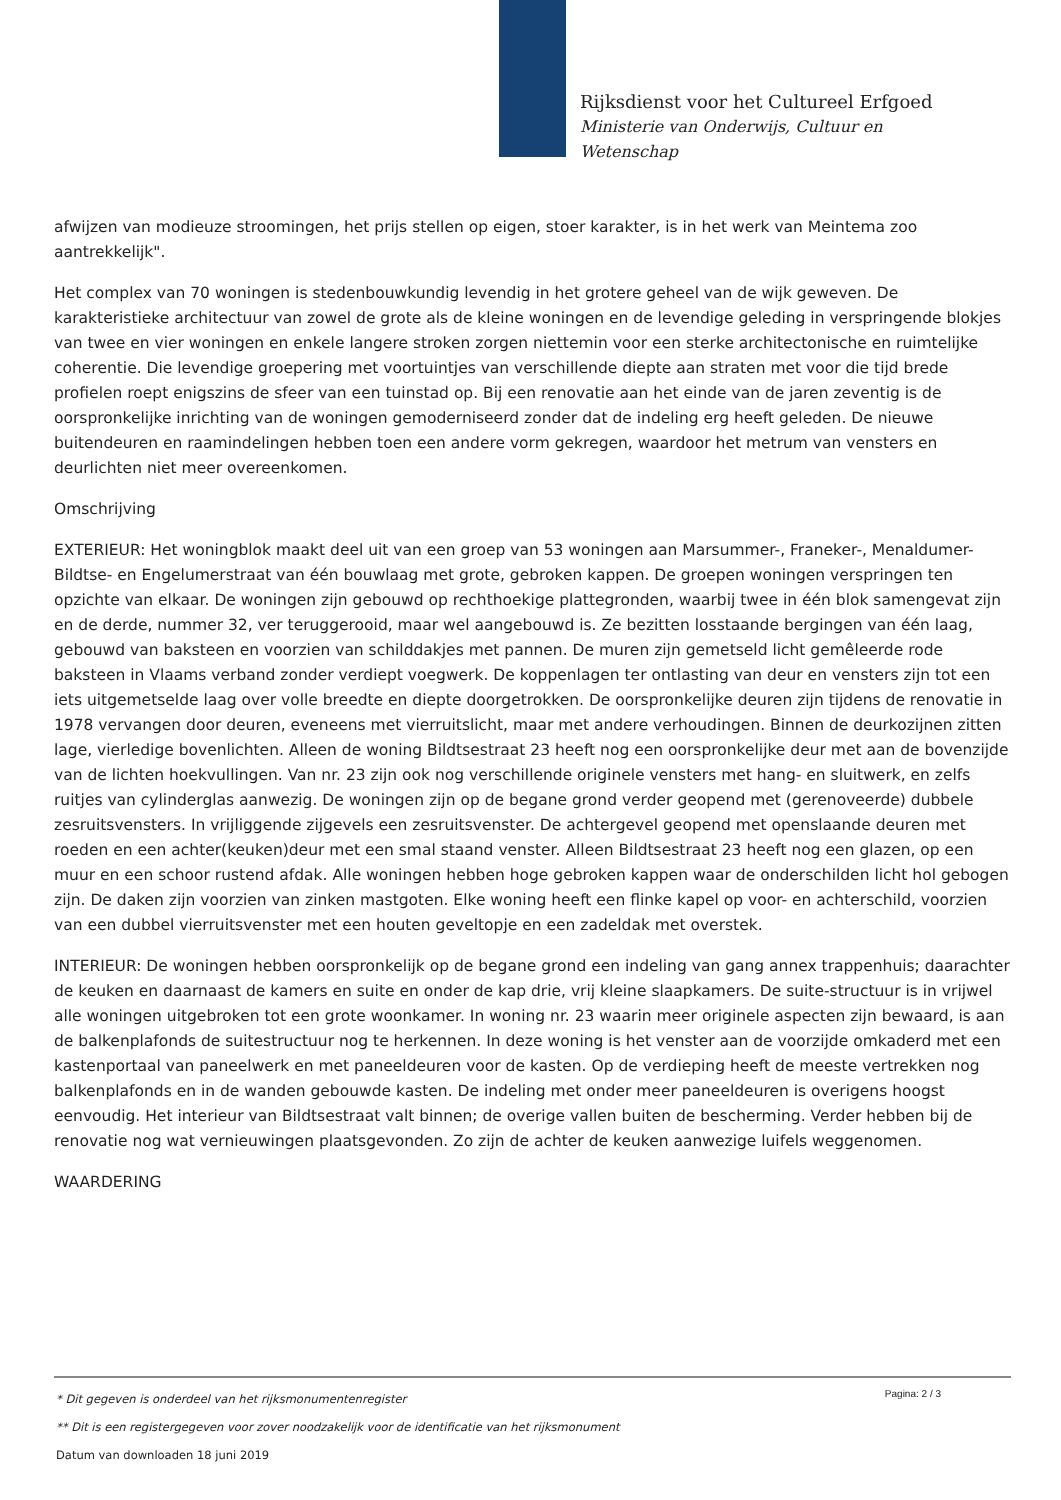Rijksdienst voor het Cultureel Erfgoed
Ministerie van Onderwijs, Cultuur en
Wetenschap
afwijzen van modieuze stroomingen, het prijs stellen op eigen, stoer karakter, is in het werk van Meintema zoo aantrekkelijk".
Het complex van 70 woningen is stedenbouwkundig levendig in het grotere geheel van de wijk geweven. De karakteristieke architectuur van zowel de grote als de kleine woningen en de levendige geleding in verspringende blokjes van twee en vier woningen en enkele langere stroken zorgen niettemin voor een sterke architectonische en ruimtelijke coherentie. Die levendige groepering met voortuintjes van verschillende diepte aan straten met voor die tijd brede profielen roept enigszins de sfeer van een tuinstad op. Bij een renovatie aan het einde van de jaren zeventig is de oorspronkelijke inrichting van de woningen gemoderniseerd zonder dat de indeling erg heeft geleden. De nieuwe buitendeuren en raamindelingen hebben toen een andere vorm gekregen, waardoor het metrum van vensters en deurlichten niet meer overeenkomen.
Omschrijving
EXTERIEUR: Het woningblok maakt deel uit van een groep van 53 woningen aan Marsummer-, Franeker-, Menaldumer- Bildtse- en Engelumerstraat van één bouwlaag met grote, gebroken kappen. De groepen woningen verspringen ten opzichte van elkaar. De woningen zijn gebouwd op rechthoekige plattegronden, waarbij twee in één blok samengevat zijn en de derde, nummer 32, ver teruggerooid, maar wel aangebouwd is. Ze bezitten losstaande bergingen van één laag, gebouwd van baksteen en voorzien van schilddakjes met pannen. De muren zijn gemetseld licht gemêleerde rode baksteen in Vlaams verband zonder verdiept voegwerk. De koppenlagen ter ontlasting van deur en vensters zijn tot een iets uitgemetselde laag over volle breedte en diepte doorgetrokken. De oorspronkelijke deuren zijn tijdens de renovatie in 1978 vervangen door deuren, eveneens met vierruitslicht, maar met andere verhoudingen. Binnen de deurkozijnen zitten lage, vierledige bovenlichten. Alleen de woning Bildtsestraat 23 heeft nog een oorspronkelijke deur met aan de bovenzijde van de lichten hoekvullingen. Van nr. 23 zijn ook nog verschillende originele vensters met hang- en sluitwerk, en zelfs ruitjes van cylinderglas aanwezig. De woningen zijn op de begane grond verder geopend met (gerenoveerde) dubbele zesruitsvensters. In vrijliggende zijgevels een zesruitsvenster. De achtergevel geopend met openslaande deuren met roeden en een achter(keuken)deur met een smal staand venster. Alleen Bildtsestraat 23 heeft nog een glazen, op een muur en een schoor rustend afdak. Alle woningen hebben hoge gebroken kappen waar de onderschilden licht hol gebogen zijn. De daken zijn voorzien van zinken mastgoten. Elke woning heeft een flinke kapel op voor- en achterschild, voorzien van een dubbel vierruitsvenster met een houten geveltopje en een zadeldak met overstek.
INTERIEUR: De woningen hebben oorspronkelijk op de begane grond een indeling van gang annex trappenhuis; daarachter de keuken en daarnaast de kamers en suite en onder de kap drie, vrij kleine slaapkamers. De suite-structuur is in vrijwel alle woningen uitgebroken tot een grote woonkamer. In woning nr. 23 waarin meer originele aspecten zijn bewaard, is aan de balkenplafonds de suitestructuur nog te herkennen. In deze woning is het venster aan de voorzijde omkaderd met een kastenportaal van paneelwerk en met paneeldeuren voor de kasten. Op de verdieping heeft de meeste vertrekken nog balkenplafonds en in de wanden gebouwde kasten. De indeling met onder meer paneeldeuren is overigens hoogst eenvoudig. Het interieur van Bildtsestraat valt binnen; de overige vallen buiten de bescherming. Verder hebben bij de renovatie nog wat vernieuwingen plaatsgevonden. Zo zijn de achter de keuken aanwezige luifels weggenomen.
WAARDERING
Pagina: 2 / 3
* Dit gegeven is onderdeel van het rijksmonumentenregister
** Dit is een registergegeven voor zover noodzakelijk voor de identificatie van het rijksmonument
Datum van downloaden 18 juni 2019